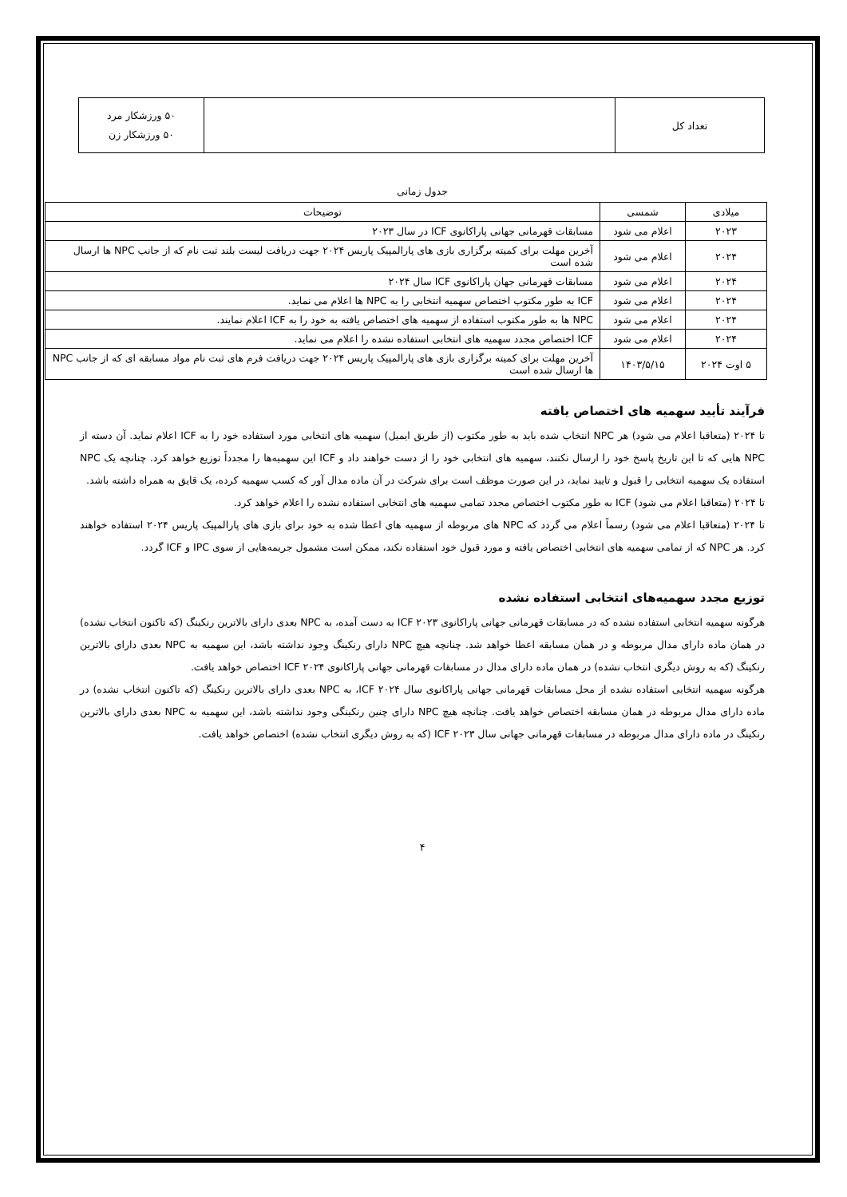| تعداد کل | | ۵۰ ورزشکار مرد ۵۰ ورزشکار زن |
جدول زمانی
| میلادی | شمسی | توضیحات |
| --- | --- | --- |
| ۲۰۲۳ | اعلام می شود | مسابقات قهرمانی جهانی پاراکانوی ICF در سال ۲۰۲۳ |
| ۲۰۲۴ | اعلام می شود | آخرین مهلت برای کمیته برگزاری بازی های پارالمپیک پاریس ۲۰۲۴ جهت دریافت لیست بلند ثبت نام که از جانب NPC ها ارسال شده است |
| ۲۰۲۴ | اعلام می شود | مسابقات قهرمانی جهان پاراکانوی ICF سال ۲۰۲۴ |
| ۲۰۲۴ | اعلام می شود | ICF به طور مکتوب اختصاص سهمیه انتخابی را به NPC ها اعلام می نماید. |
| ۲۰۲۴ | اعلام می شود | NPC ها به طور مکتوب استفاده از سهمیه های اختصاص یافته به خود را به ICF اعلام نمایند. |
| ۲۰۲۴ | اعلام می شود | ICF اختصاص مجدد سهمیه های انتخابی استفاده نشده را اعلام می نماید. |
| ۵ اوت ۲۰۲۴ | ۱۴۰۳/۵/۱۵ | آخرین مهلت برای کمیته برگزاری بازی های پارالمپیک پاریس ۲۰۲۴ جهت دریافت فرم های ثبت نام مواد مسابقه ای که از جانب NPC ها ارسال شده است |
فرآیند تأیید سهمیه های اختصاص یافته
تا ۲۰۲۴ (متعاقبا اعلام می شود) هر NPC انتخاب شده باید به طور مکتوب (از طریق ایمیل) سهمیه های انتخابی مورد استفاده خود را به ICF اعلام نماید. آن دسته از NPC هایی که تا این تاریخ پاسخ خود را ارسال نکنند، سهمیه های انتخابی خود را از دست خواهند داد و ICF این سهمیه‌ها را مجدداً توزیع خواهد کرد. چنانچه یک NPC استفاده یک سهمیه انتخابی را قبول و تایید نماید، در این صورت موظف است برای شرکت در آن ماده مدال آور که کسب سهمیه کرده، یک قایق به همراه داشته باشد.
تا ۲۰۲۴ (متعاقبا اعلام می شود) ICF به طور مکتوب اختصاص مجدد تمامی سهمیه های انتخابی استفاده نشده را اعلام خواهد کرد.
تا ۲۰۲۴ (متعاقبا اعلام می شود) رسماً اعلام می گردد که NPC های مربوطه از سهمیه های اعطا شده به خود برای بازی های پارالمپیک پاریس ۲۰۲۴ استفاده خواهند کرد. هر NPC که از تمامی سهمیه های انتخابی اختصاص یافته و مورد قبول خود استفاده نکند، ممکن است مشمول جریمه‌هایی از سوی IPC و ICF گردد.
توزیع مجدد سهمیه‌های انتخابی استفاده نشده
هرگونه سهمیه انتخابی استفاده نشده که در مسابقات قهرمانی جهانی پاراکانوی ICF ۲۰۲۳ به دست آمده، به NPC بعدی دارای بالاترین رنکینگ (که تاکنون انتخاب نشده) در همان ماده دارای مدال مربوطه و در همان مسابقه اعطا خواهد شد. چنانچه هیچ NPC دارای رنکینگ وجود نداشته باشد، این سهمیه به NPC بعدی دارای بالاترین رنکینگ (که به روش دیگری انتخاب نشده) در همان ماده دارای مدال در مسابقات قهرمانی جهانی پاراکانوی ICF ۲۰۲۴ اختصاص خواهد یافت.
هرگونه سهمیه انتخابی استفاده نشده از محل مسابقات قهرمانی جهانی پاراکانوی سال ICF ۲۰۲۴، به NPC بعدی دارای بالاترین رنکینگ (که تاکنون انتخاب نشده) در ماده دارای مدال مربوطه در همان مسابقه اختصاص خواهد یافت. چنانچه هیچ NPC دارای چنین رنکینگی وجود نداشته باشد، این سهمیه به NPC بعدی دارای بالاترین رنکینگ در ماده دارای مدال مربوطه در مسابقات قهرمانی جهانی سال ICF ۲۰۲۳ (که به روش دیگری انتخاب نشده) اختصاص خواهد یافت.
۴